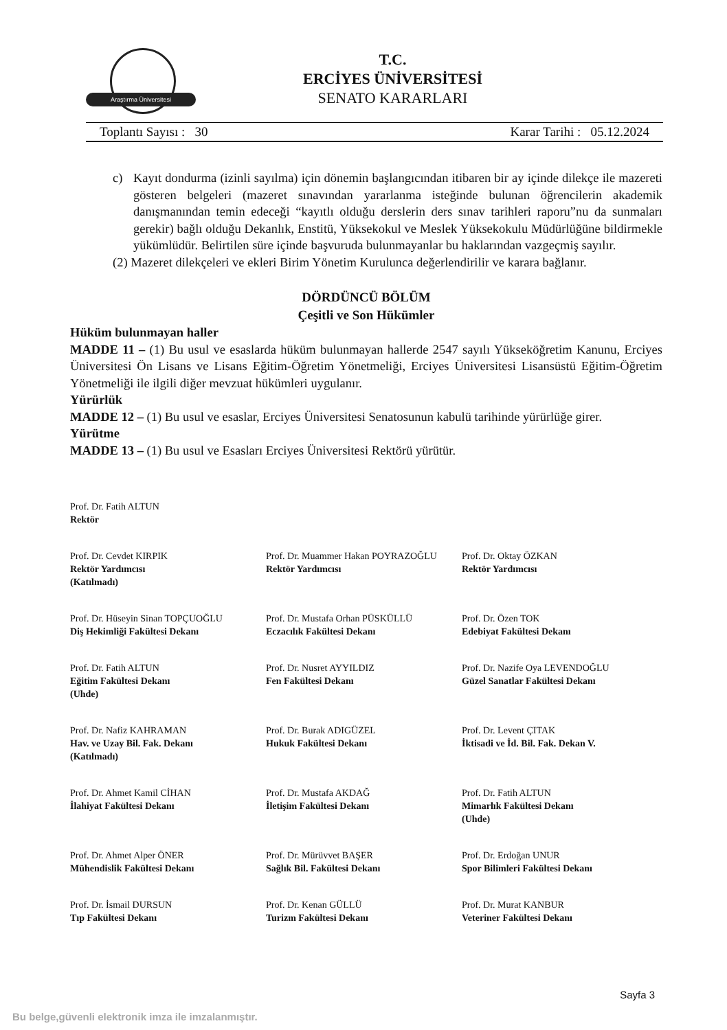Araştırma Üniversitesi
T.C.
ERCİYES ÜNİVERSİTESİ
SENATO KARARLARI
Toplantı Sayısı : 30 Karar Tarihi : 05.12.2024
c) Kayıt dondurma (izinli sayılma) için dönemin başlangıcından itibaren bir ay içinde dilekçe ile mazereti gösteren belgeleri (mazeret sınavından yararlanma isteğinde bulunan öğrencilerin akademik danışmanından temin edeceği “kayıtlı olduğu derslerin ders sınav tarihleri raporu”nu da sunmaları gerekir) bağlı olduğu Dekanlık, Enstitü, Yüksekokul ve Meslek Yüksekokulu Müdürlüğüne bildirmekle yükümlüdür. Belirtilen süre içinde başvuruda bulunmayanlar bu haklarından vazgeçmiş sayılır.
(2) Mazeret dilekçeleri ve ekleri Birim Yönetim Kurulunca değerlendirilir ve karara bağlanır.
DÖRDÜNCÜ BÖLÜM
Çeşitli ve Son Hükümler
Hüküm bulunmayan haller
MADDE 11 – (1) Bu usul ve esaslarda hüküm bulunmayan hallerde 2547 sayılı Yükseköğretim Kanunu, Erciyes Üniversitesi Ön Lisans ve Lisans Eğitim-Öğretim Yönetmeliği, Erciyes Üniversitesi Lisansüstü Eğitim-Öğretim Yönetmeliği ile ilgili diğer mevzuat hükümleri uygulanır.
Yürürlük
MADDE 12 – (1) Bu usul ve esaslar, Erciyes Üniversitesi Senatosunun kabulü tarihinde yürürlüğe girer.
Yürütme
MADDE 13 – (1) Bu usul ve Esasları Erciyes Üniversitesi Rektörü yürütür.
Prof. Dr. Fatih ALTUN
Rektör
Prof. Dr. Cevdet KIRPIK
Rektör Yardımcısı
(Katılmadı)
Prof. Dr. Muammer Hakan POYRAZOĞLU
Rektör Yardımcısı
Prof. Dr. Oktay ÖZKAN
Rektör Yardımcısı
Prof. Dr. Hüseyin Sinan TOPÇUOĞLU
Diş Hekimliği Fakültesi Dekanı
Prof. Dr. Mustafa Orhan PÜSKÜLLÜ
Eczacılık Fakültesi Dekanı
Prof. Dr. Özen TOK
Edebiyat Fakültesi Dekanı
Prof. Dr. Fatih ALTUN
Eğitim Fakültesi Dekanı
(Uhde)
Prof. Dr. Nusret AYYILDIZ
Fen Fakültesi Dekanı
Prof. Dr. Nazife Oya LEVENDOĞLU
Güzel Sanatlar Fakültesi Dekanı
Prof. Dr. Nafiz KAHRAMAN
Hav. ve Uzay Bil. Fak. Dekanı
(Katılmadı)
Prof. Dr. Burak ADIGÜZEL
Hukuk Fakültesi Dekanı
Prof. Dr. Levent ÇITAK
İktisadi ve İd. Bil. Fak. Dekan V.
Prof. Dr. Ahmet Kamil CİHAN
İlahiyat Fakültesi Dekanı
Prof. Dr. Mustafa AKDAĞ
İletişim Fakültesi Dekanı
Prof. Dr. Fatih ALTUN
Mimarlık Fakültesi Dekanı
(Uhde)
Prof. Dr. Ahmet Alper ÖNER
Mühendislik Fakültesi Dekanı
Prof. Dr. Mürüvvet BAŞER
Sağlık Bil. Fakültesi Dekanı
Prof. Dr. Erdoğan UNUR
Spor Bilimleri Fakültesi Dekanı
Prof. Dr. İsmail DURSUN
Tıp Fakültesi Dekanı
Prof. Dr. Kenan GÜLLÜ
Turizm Fakültesi Dekanı
Prof. Dr. Murat KANBUR
Veteriner Fakültesi Dekanı
Sayfa 3
Bu belge,güvenli elektronik imza ile imzalanmıştır.